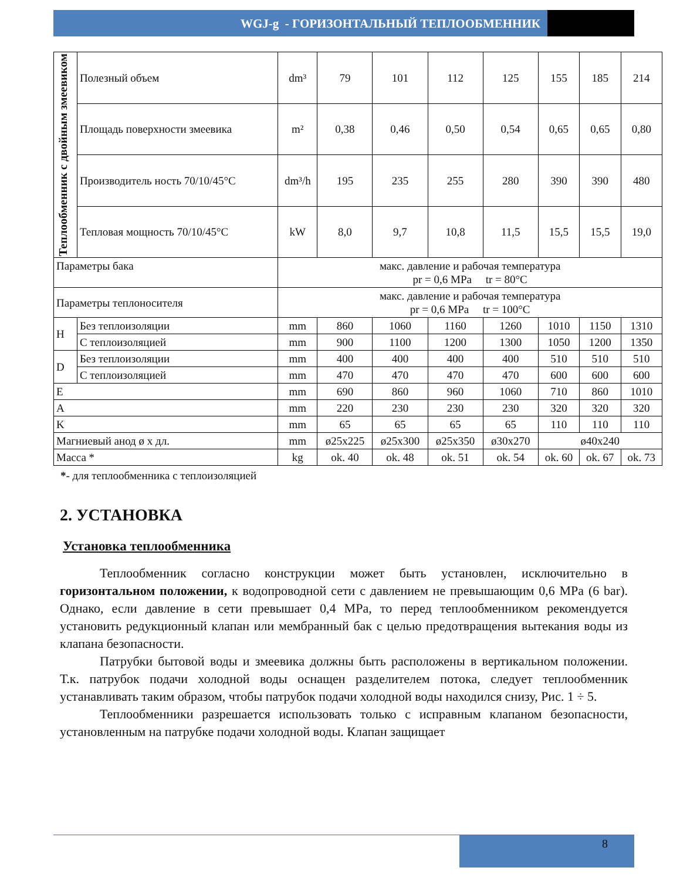WGJ-g - ГОРИЗОНТАЛЬНЫЙ ТЕПЛООБМЕННИК
| Теплообменник с двойным змеевиком | Полезный объем | dm³ | 79 | 101 | 112 | 125 | 155 | 185 | 214 |
| | Площадь поверхности змеевика | m² | 0,38 | 0,46 | 0,50 | 0,54 | 0,65 | 0,65 | 0,80 |
| | Производитель ность 70/10/45°C | dm³/h | 195 | 235 | 255 | 280 | 390 | 390 | 480 |
| | Тепловая мощность 70/10/45°C | kW | 8,0 | 9,7 | 10,8 | 11,5 | 15,5 | 15,5 | 19,0 |
| Параметры бака | | макс. давление и рабочая температура pr = 0,6 MPa tr = 80°C | | | | | | | |
| Параметры теплоносителя | | макс. давление и рабочая температура pr = 0,6 MPa tr = 100°C | | | | | | | |
| H | Без теплоизоляции | mm | 860 | 1060 | 1160 | 1260 | 1010 | 1150 | 1310 |
| | С теплоизоляцией | mm | 900 | 1100 | 1200 | 1300 | 1050 | 1200 | 1350 |
| D | Без теплоизоляции | mm | 400 | 400 | 400 | 400 | 510 | 510 | 510 |
| | С теплоизоляцией | mm | 470 | 470 | 470 | 470 | 600 | 600 | 600 |
| E | | mm | 690 | 860 | 960 | 1060 | 710 | 860 | 1010 |
| A | | mm | 220 | 230 | 230 | 230 | 320 | 320 | 320 |
| K | | mm | 65 | 65 | 65 | 65 | 110 | 110 | 110 |
| Магниевый анод ø x дл. | | mm | ø25x225 | ø25x300 | ø25x350 | ø30x270 | ø40x240 | | |
| Масса * | | kg | ok. 40 | ok. 48 | ok. 51 | ok. 54 | ok. 60 | ok. 67 | ok. 73 |
*- для теплообменника с теплоизоляцией
2. УСТАНОВКА
Установка теплообменника
Теплообменник согласно конструкции может быть установлен, исключительно в горизонтальном положении, к водопроводной сети с давлением не превышающим 0,6 MPa (6 bar). Однако, если давление в сети превышает 0,4 MPa, то перед теплообменником рекомендуется установить редукционный клапан или мембранный бак с целью предотвращения вытекания воды из клапана безопасности.
Патрубки бытовой воды и змеевика должны быть расположены в вертикальном положении. Т.к. патрубок подачи холодной воды оснащен разделителем потока, следует теплообменник устанавливать таким образом, чтобы патрубок подачи холодной воды находился снизу, Рис. 1 ÷ 5.
Теплообменники разрешается использовать только с исправным клапаном безопасности, установленным на патрубке подачи холодной воды. Клапан защищает
8